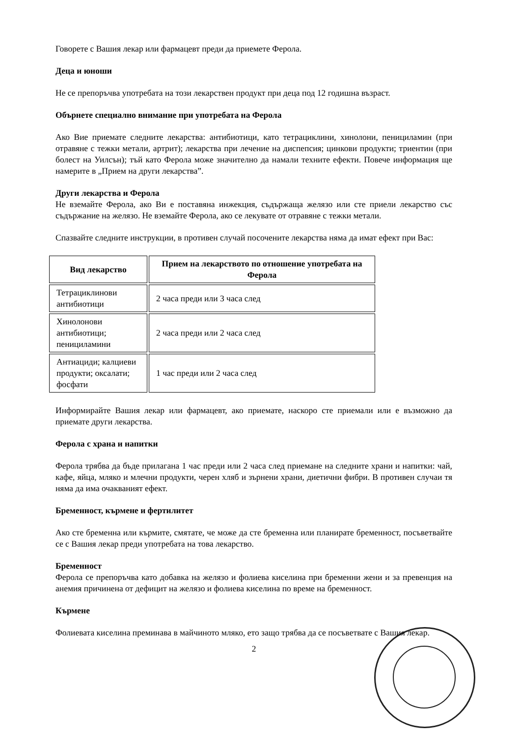Говорете с Вашия лекар или фармацевт преди да приемете Ферола.
Деца и юноши
Не се препоръчва употребата на този лекарствен продукт при деца под 12 годишна възраст.
Обърнете специално внимание при употребата на Ферола
Ако Вие приемате следните лекарства: антибиотици, като тетрациклини, хинолони, пенициламин (при отравяне с тежки метали, артрит); лекарства при лечение на диспепсия; цинкови продукти; триентин (при болест на Уилсън); тъй като Ферола може значително да намали техните ефекти. Повече информация ще намерите в „Прием на други лекарства”.
Други лекарства и Ферола
Не вземайте Ферола, ако Ви е поставяна инжекция, съдържаща желязо или сте приели лекарство със съдържание на желязо. Не вземайте Ферола, ако се лекувате от отравяне с тежки метали.
Спазвайте следните инструкции, в противен случай посочените лекарства няма да имат ефект при Вас:
| Вид лекарство | Прием на лекарството по отношение употребата на Ферола |
| --- | --- |
| Тетрациклинови антибиотици | 2 часа преди или 3 часа след |
| Хинолонови антибиотици; пенициламини | 2 часа преди или 2 часа след |
| Антиациди; калциеви продукти; оксалати; фосфати | 1 час преди или 2 часа след |
Информирайте Вашия лекар или фармацевт, ако приемате, наскоро сте приемали или е възможно да приемате други лекарства.
Ферола с храна и напитки
Ферола трябва да бъде прилагана 1 час преди или 2 часа след приемане на следните храни и напитки: чай, кафе, яйца, мляко и млечни продукти, черен хляб и зърнени храни, диетични фибри. В противен случаи тя няма да има очакваният ефект.
Бременност, кърмене и фертилитет
Ако сте бременна или кърмите, смятате, че може да сте бременна или планирате бременност, посъветвайте се с Вашия лекар преди употребата на това лекарство.
Бременност
Ферола се препоръчва като добавка на желязо и фолиева киселина при бременни жени и за превенция на анемия причинена от дефицит на желязо и фолиева киселина по време на бременност.
Кърмене
Фолиевата киселина преминава в майчиното мляко, ето защо трябва да се посъветвате с Вашия лекар.
2